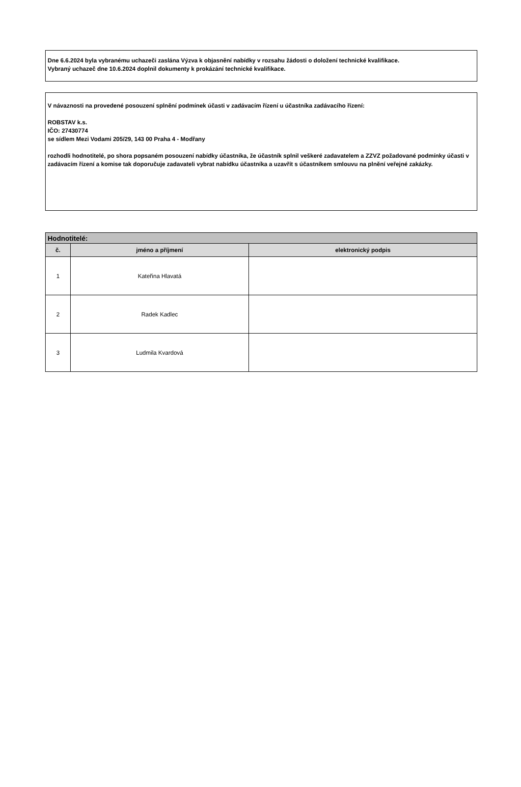Dne 6.6.2024 byla vybranému uchazeči zaslána Výzva k objasnění nabídky v rozsahu žádosti o doložení technické kvalifikace.
Vybraný uchazeč dne 10.6.2024 doplnil dokumenty k prokázání technické kvalifikace.
V návaznosti na provedené posouzení splnění podmínek účasti v zadávacím řízení u účastníka zadávacího řízení:
ROBSTAV k.s.
IČO: 27430774
se sídlem Mezi Vodami 205/29, 143 00 Praha 4 - Modřany
rozhodli hodnotitelé, po shora popsaném posouzení nabídky účastníka, že účastník splnil veškeré zadavatelem a ZZVZ požadované podmínky účasti v zadávacím řízení a komise tak doporučuje zadavateli vybrat nabídku účastníka a uzavřít s účastníkem smlouvu na plnění veřejné zakázky.
| Hodnotitelé: | | |
| --- | --- | --- |
| č. | jméno a příjmení | elektronický podpis |
| 1 | Kateřina Hlavatá | |
| 2 | Radek Kadlec | |
| 3 | Ludmila Kvardová | |